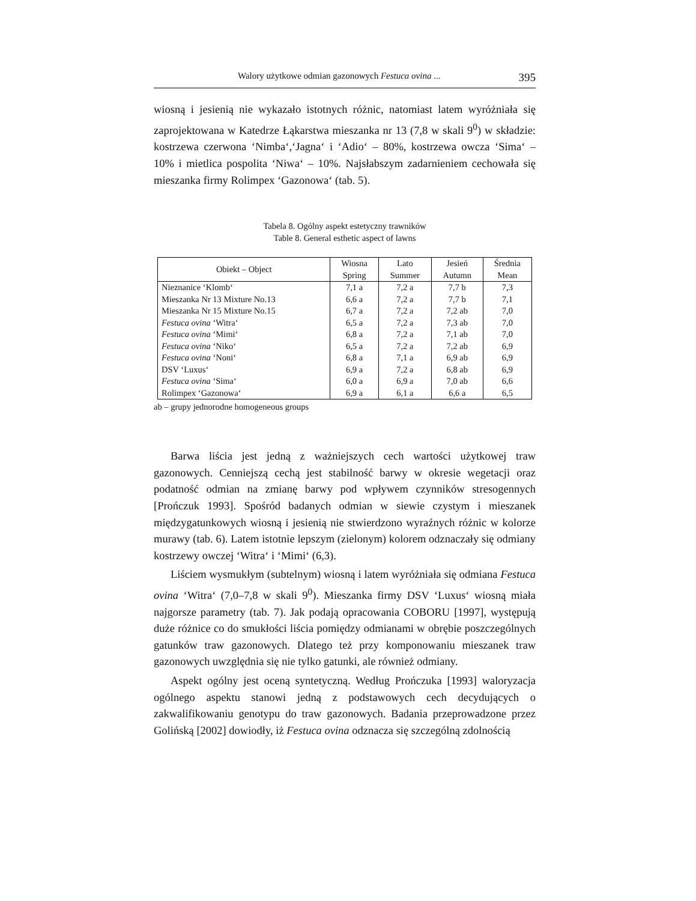Walory użytkowe odmian gazonowych Festuca ovina ... 395
wiosną i jesienią nie wykazało istotnych różnic, natomiast latem wyróżniała się zaprojektowana w Katedrze Łąkarstwa mieszanka nr 13 (7,8 w skali 9<sup>0</sup>) w składzie: kostrzewa czerwona ‘Nimba‘,‘Jagna‘ i ‘Adio‘ – 80%, kostrzewa owcza ‘Sima‘ – 10% i mietlica pospolita ‘Niwa‘ – 10%. Najsłabszym zadarnieniem cechowała się mieszanka firmy Rolimpex ‘Gazonowa‘ (tab. 5).
Tabela 8. Ogólny aspekt estetyczny trawników
Table 8. General esthetic aspect of lawns
| Obiekt – Object | Wiosna Spring | Lato Summer | Jesień Autumn | Średnia Mean |
| --- | --- | --- | --- | --- |
| Nieznanice ‘Klomb‘ | 7,1 a | 7,2 a | 7,7 b | 7,3 |
| Mieszanka Nr 13 Mixture No.13 | 6,6 a | 7,2 a | 7,7 b | 7,1 |
| Mieszanka Nr 15 Mixture No.15 | 6,7 a | 7,2 a | 7,2 ab | 7,0 |
| Festuca ovina ‘Witra‘ | 6,5 a | 7,2 a | 7,3 ab | 7,0 |
| Festuca ovina ‘Mimi‘ | 6,8 a | 7,2 a | 7,1 ab | 7,0 |
| Festuca ovina ‘Niko‘ | 6,5 a | 7,2 a | 7,2 ab | 6,9 |
| Festuca ovina ‘Noni‘ | 6,8 a | 7,1 a | 6,9 ab | 6,9 |
| DSV ‘Luxus‘ | 6,9 a | 7,2 a | 6,8 ab | 6,9 |
| Festuca ovina ‘Sima‘ | 6,0 a | 6,9 a | 7,0 ab | 6,6 |
| Rolimpex ‘Gazonowa‘ | 6,9 a | 6,1 a | 6,6 a | 6,5 |
ab – grupy jednorodne homogeneous groups
Barwa liścia jest jedną z ważniejszych cech wartości użytkowej traw gazonowych. Cenniejszą cechą jest stabilność barwy w okresie wegetacji oraz podatność odmian na zmianę barwy pod wpływem czynników stresogennych [Prończuk 1993]. Spośród badanych odmian w siewie czystym i mieszanek międzygatunkowych wiosną i jesienią nie stwierdzono wyraźnych różnic w kolorze murawy (tab. 6). Latem istotnie lepszym (zielonym) kolorem odznaczały się odmiany kostrzewy owczej ‘Witra‘ i ‘Mimi‘ (6,3).
Liściem wysmukłym (subtelnym) wiosną i latem wyróżniała się odmiana Festuca ovina ‘Witra‘ (7,0–7,8 w skali 9<sup>0</sup>). Mieszanka firmy DSV ‘Luxus‘ wiosną miała najgorsze parametry (tab. 7). Jak podają opracowania COBORU [1997], występują duże różnice co do smukłości liścia pomiędzy odmianami w obrębie poszczególnych gatunków traw gazonowych. Dlatego też przy komponowaniu mieszanek traw gazonowych uwzględnia się nie tylko gatunki, ale również odmiany.
Aspekt ogólny jest oceną syntetyczną. Według Prończuka [1993] waloryzacja ogólnego aspektu stanowi jedną z podstawowych cech decydujących o zakwalifikowaniu genotypu do traw gazonowych. Badania przeprowadzone przez Golińską [2002] dowiodły, iż Festuca ovina odznacza się szczególną zdolnością